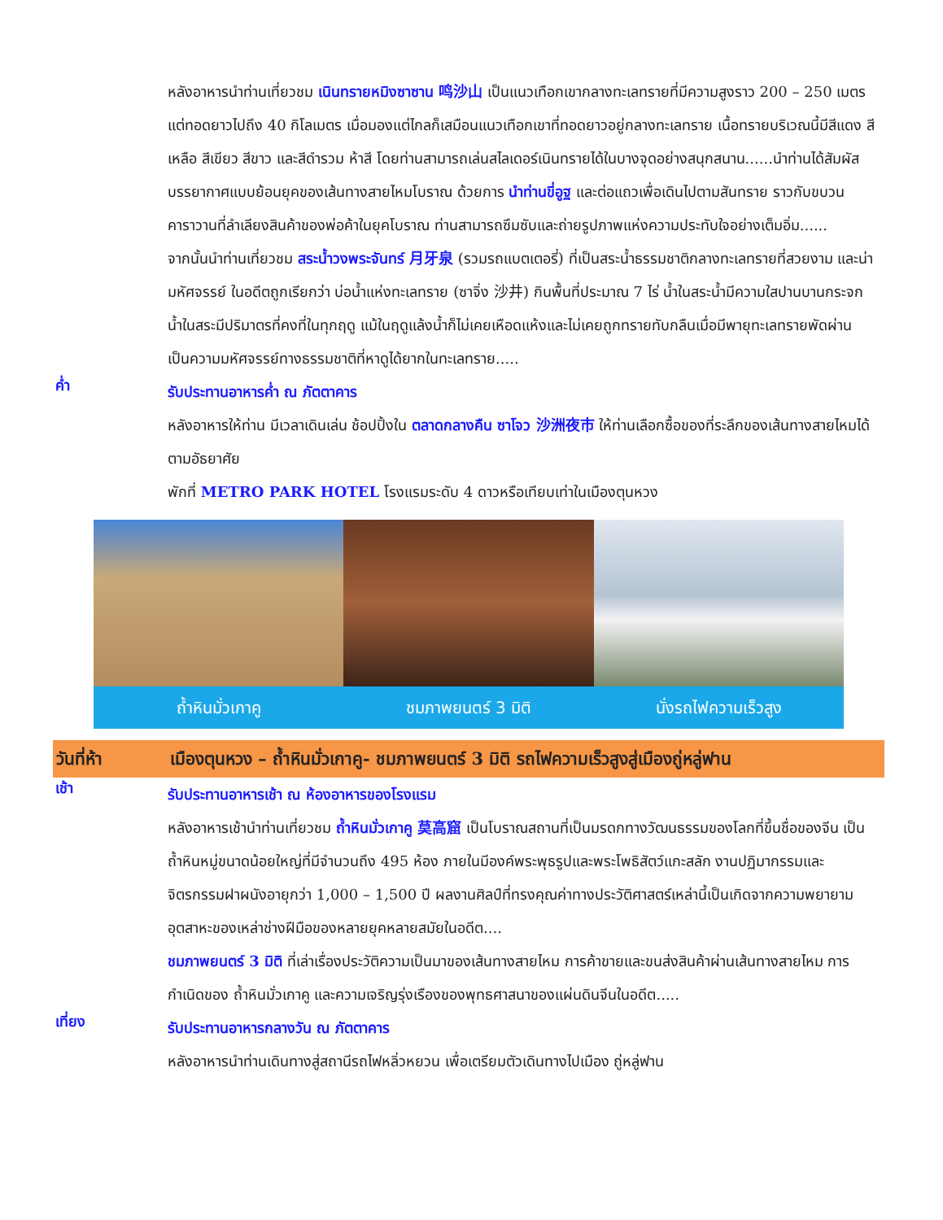หลังอาหารนำท่านเที่ยวชม เนินทรายหมิงซาซาน 鸣沙山 เป็นแนวเทือกเขากลางทะเลทรายที่มีความสูงราว 200 – 250 เมตร แต่ทอดยาวไปถึง 40 กิโลเมตร เมื่อมองแต่ไกลก็เสมือนแนวเทือกเขาที่ทอดยาวอยู่กลางทะเลทราย เนื้อทรายบริเวณนี้มีสีแดง สีเหลือ สีเขียว สีขาว และสีดำรวม ห้าสี โดยท่านสามารถเล่นสไลเดอร์เนินทรายได้ในบางจุดอย่างสนุกสนาน......นำท่านได้สัมผัสบรรยากาศแบบย้อนยุคของเส้นทางสายไหมโบราณ ด้วยการ นำท่านขี่อูฐ และต่อแถวเพื่อเดินไปตามสันทราย ราวกับขบวนคาราวานที่ลำเลียงสินค้าของพ่อค้าในยุคโบราณ ท่านสามารถซึมซับและถ่ายรูปภาพแห่งความประทับใจอย่างเต็มอิ่ม......
จากนั้นนำท่านเที่ยวชม สระน้ำวงพระจันทร์ 月牙泉 (รวมรถแบตเตอรี่) ที่เป็นสระน้ำธรรมชาติกลางทะเลทรายที่สวยงาม และน่ามหัศจรรย์ ในอดีตถูกเรียกว่า บ่อน้ำแห่งทะเลทราย (ซาจิ่ง 沙井) กินพื้นที่ประมาณ 7 ไร่ น้ำในสระน้ำมีความใสปานบานกระจก น้ำในสระมีปริมาตรที่คงที่ในทุกฤดู แม้ในฤดูแล้งน้ำก็ไม่เคยเหือดแห้งและไม่เคยถูกทรายทับกลืนเมื่อมีพายุทะเลทรายพัดผ่าน เป็นความมหัศจรรย์ทางธรรมชาติที่หาดูได้ยากในทะเลทราย.....
ค่ำ
รับประทานอาหารค่ำ ณ ภัตตาคาร
หลังอาหารให้ท่าน มีเวลาเดินเล่น ช้อปปิ้งใน ตลาดกลางคืน ซาโจว 沙洲夜市 ให้ท่านเลือกซื้อของที่ระลึกของเส้นทางสายไหมได้ตามอัธยาศัย
พักที่ METRO PARK HOTEL โรงแรมระดับ 4 ดาวหรือเทียบเท่าในเมืองตุนหวง
ถ้ำหินมั่วเกาคู ชมภาพยนตร์ 3 มิติ นั่งรถไฟความเร็วสูง
วันที่ห้า เมืองตุนหวง – ถ้ำหินมั่วเกาคู- ชมภาพยนตร์ 3 มิติ รถไฟความเร็วสูงสู่เมืองถู่หลู่ฟาน
เช้า
รับประทานอาหารเช้า ณ ห้องอาหารของโรงแรม
หลังอาหารเช้านำท่านเที่ยวชม ถ้ำหินมั่วเกาคู 莫高窟 เป็นโบราณสถานที่เป็นมรดกทางวัฒนธรรมของโลกที่ขึ้นชื่อของจีน เป็นถ้ำหินหมู่ขนาดน้อยใหญ่ที่มีจำนวนถึง 495 ห้อง ภายในมีองค์พระพุธรูปและพระโพธิสัตว์แกะสลัก งานปฏิมากรรมและจิตรกรรมฝาผนังอายุกว่า 1,000 – 1,500 ปี ผลงานศิลป์ที่ทรงคุณค่าทางประวัติศาสตร์เหล่านี้เป็นเกิดจากความพยายามอุตสาหะของเหล่าช่างฝีมือของหลายยุคหลายสมัยในอดีต....
ชมภาพยนตร์ 3 มิติ ที่เล่าเรื่องประวัติความเป็นมาของเส้นทางสายไหม การค้าขายและขนส่งสินค้าผ่านเส้นทางสายไหม การกำเนิดของ ถ้ำหินมั่วเกาคู และความเจริญรุ่งเรืองของพุทธศาสนาของแผ่นดินจีนในอดีต.....
เที่ยง
รับประทานอาหารกลางวัน ณ ภัตตาคาร
หลังอาหารนำท่านเดินทางสู่สถานีรถไฟหลิ่วหยวน เพื่อเตรียมตัวเดินทางไปเมือง ถู่หลู่ฟาน